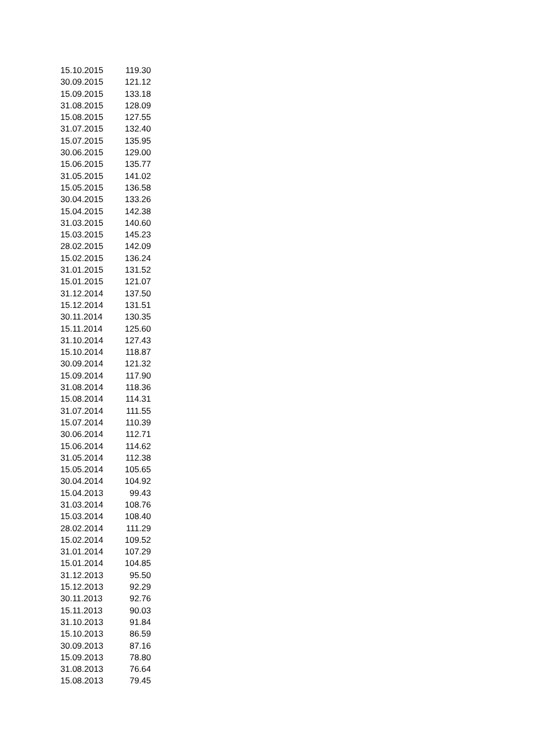| 15.10.2015 | 119.30 |
| 30.09.2015 | 121.12 |
| 15.09.2015 | 133.18 |
| 31.08.2015 | 128.09 |
| 15.08.2015 | 127.55 |
| 31.07.2015 | 132.40 |
| 15.07.2015 | 135.95 |
| 30.06.2015 | 129.00 |
| 15.06.2015 | 135.77 |
| 31.05.2015 | 141.02 |
| 15.05.2015 | 136.58 |
| 30.04.2015 | 133.26 |
| 15.04.2015 | 142.38 |
| 31.03.2015 | 140.60 |
| 15.03.2015 | 145.23 |
| 28.02.2015 | 142.09 |
| 15.02.2015 | 136.24 |
| 31.01.2015 | 131.52 |
| 15.01.2015 | 121.07 |
| 31.12.2014 | 137.50 |
| 15.12.2014 | 131.51 |
| 30.11.2014 | 130.35 |
| 15.11.2014 | 125.60 |
| 31.10.2014 | 127.43 |
| 15.10.2014 | 118.87 |
| 30.09.2014 | 121.32 |
| 15.09.2014 | 117.90 |
| 31.08.2014 | 118.36 |
| 15.08.2014 | 114.31 |
| 31.07.2014 | 111.55 |
| 15.07.2014 | 110.39 |
| 30.06.2014 | 112.71 |
| 15.06.2014 | 114.62 |
| 31.05.2014 | 112.38 |
| 15.05.2014 | 105.65 |
| 30.04.2014 | 104.92 |
| 15.04.2013 | 99.43 |
| 31.03.2014 | 108.76 |
| 15.03.2014 | 108.40 |
| 28.02.2014 | 111.29 |
| 15.02.2014 | 109.52 |
| 31.01.2014 | 107.29 |
| 15.01.2014 | 104.85 |
| 31.12.2013 | 95.50 |
| 15.12.2013 | 92.29 |
| 30.11.2013 | 92.76 |
| 15.11.2013 | 90.03 |
| 31.10.2013 | 91.84 |
| 15.10.2013 | 86.59 |
| 30.09.2013 | 87.16 |
| 15.09.2013 | 78.80 |
| 31.08.2013 | 76.64 |
| 15.08.2013 | 79.45 |